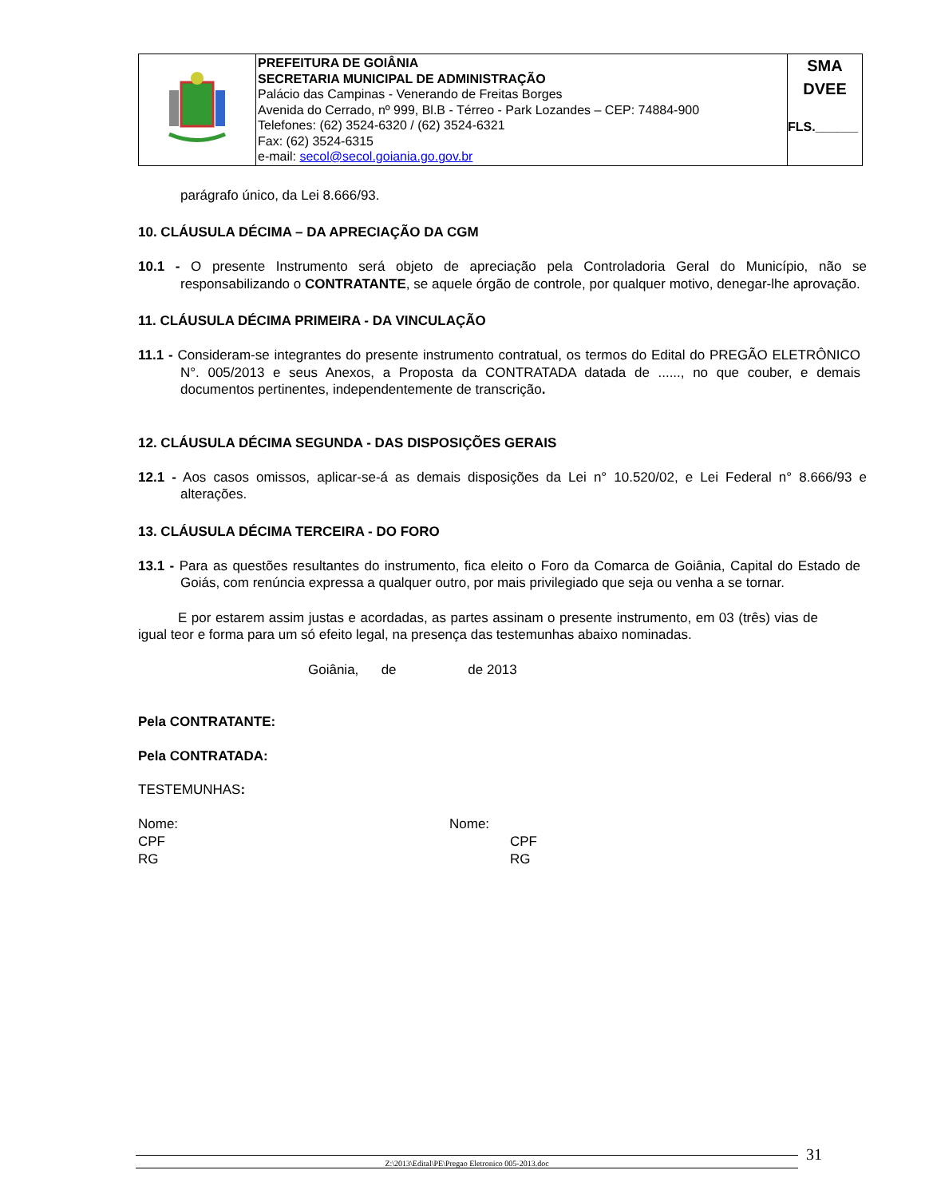| | PREFEITURA DE GOIÂNIA SECRETARIA MUNICIPAL DE ADMINISTRAÇÃO Palácio das Campinas - Venerando de Freitas Borges Avenida do Cerrado, nº 999, Bl.B - Térreo - Park Lozandes – CEP: 74884-900 Telefones: (62) 3524-6320 / (62) 3524-6321 Fax: (62) 3524-6315 e-mail: secol@secol.goiania.go.gov.br | SMA DVEE FLS.______ |
parágrafo único, da Lei 8.666/93.
10. CLÁUSULA DÉCIMA – DA APRECIAÇÃO DA CGM
10.1 - O presente Instrumento será objeto de apreciação pela Controladoria Geral do Município, não se responsabilizando o CONTRATANTE, se aquele órgão de controle, por qualquer motivo, denegar-lhe aprovação.
11. CLÁUSULA DÉCIMA PRIMEIRA - DA VINCULAÇÃO
11.1 - Consideram-se integrantes do presente instrumento contratual, os termos do Edital do PREGÃO ELETRÔNICO N°. 005/2013 e seus Anexos, a Proposta da CONTRATADA datada de ......, no que couber, e demais documentos pertinentes, independentemente de transcrição.
12. CLÁUSULA DÉCIMA SEGUNDA - DAS DISPOSIÇÕES GERAIS
12.1 - Aos casos omissos, aplicar-se-á as demais disposições da Lei n° 10.520/02, e Lei Federal n° 8.666/93 e alterações.
13. CLÁUSULA DÉCIMA TERCEIRA - DO FORO
13.1 - Para as questões resultantes do instrumento, fica eleito o Foro da Comarca de Goiânia, Capital do Estado de Goiás, com renúncia expressa a qualquer outro, por mais privilegiado que seja ou venha a se tornar.
E por estarem assim justas e acordadas, as partes assinam o presente instrumento, em 03 (três) vias de igual teor e forma para um só efeito legal, na presença das testemunhas abaixo nominadas.
Goiânia, de de 2013
Pela CONTRATANTE:
Pela CONTRATADA:
TESTEMUNHAS:
Nome:
CPF
RG
Nome:
CPF
RG
Z:\2013\Edital\PE\Pregao Eletronico 005-2013.doc
31